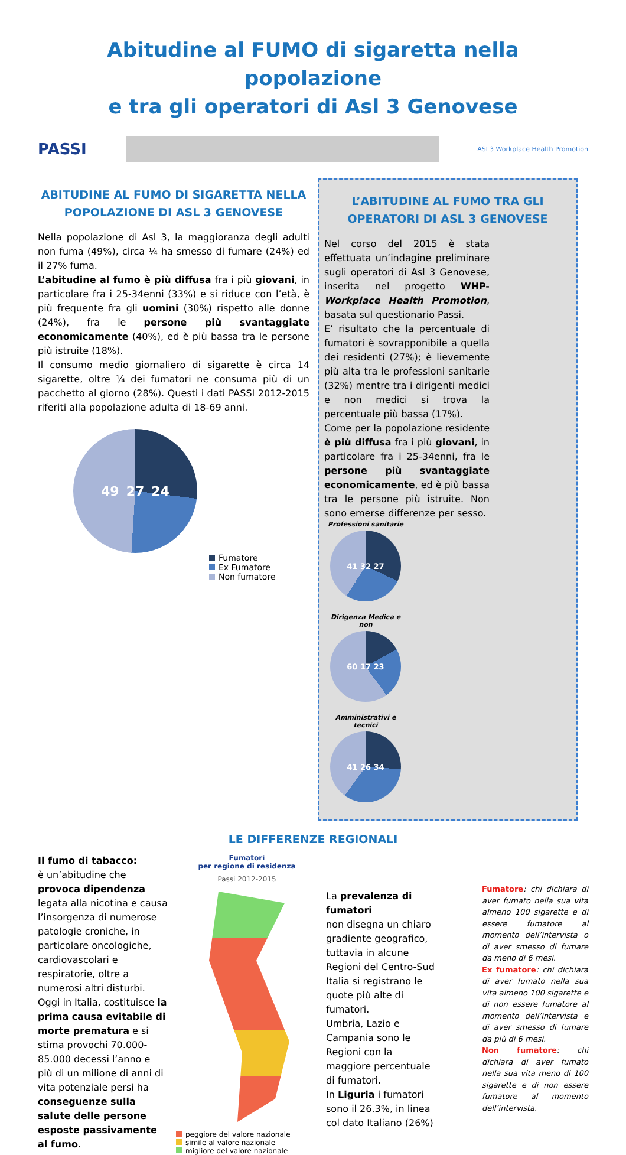Abitudine al FUMO di sigaretta nella popolazione
e tra gli operatori di Asl 3 Genovese
PASSI
ASL3 Workplace Health Promotion
ABITUDINE AL FUMO DI SIGARETTA NELLA POPOLAZIONE DI ASL 3 GENOVESE
Nella popolazione di Asl 3, la maggioranza degli adulti non fuma (49%), circa ¼ ha smesso di fumare (24%) ed il 27% fuma.
L’abitudine al fumo è più diffusa fra i più giovani, in particolare fra i 25-34enni (33%) e si riduce con l’età, è più frequente fra gli uomini (30%) rispetto alle donne (24%), fra le persone più svantaggiate economicamente (40%), ed è più bassa tra le persone più istruite (18%).
Il consumo medio giornaliero di sigarette è circa 14 sigarette, oltre ¼ dei fumatori ne consuma più di un pacchetto al giorno (28%). Questi i dati PASSI 2012-2015 riferiti alla popolazione adulta di 18-69 anni.
49 27 24
Fumatore
Ex Fumatore
Non fumatore
L’ABITUDINE AL FUMO TRA GLI OPERATORI DI ASL 3 GENOVESE
Nel corso del 2015 è stata effettuata un’indagine preliminare sugli operatori di Asl 3 Genovese, inserita nel progetto WHP-Workplace Health Promotion, basata sul questionario Passi.
E’ risultato che la percentuale di fumatori è sovrapponibile a quella dei residenti (27%); è lievemente più alta tra le professioni sanitarie (32%) mentre tra i dirigenti medici e non medici si trova la percentuale più bassa (17%).
Come per la popolazione residente è più diffusa fra i più giovani, in particolare fra i 25-34enni, fra le persone più svantaggiate economicamente, ed è più bassa tra le persone più istruite. Non sono emerse differenze per sesso.
Professioni sanitarie
41 32 27
Dirigenza Medica e non
60 17 23
Amministrativi e tecnici
41 26 34
LE DIFFERENZE REGIONALI
Il fumo di tabacco:
è un’abitudine che provoca dipendenza legata alla nicotina e causa l’insorgenza di numerose patologie croniche, in particolare oncologiche, cardiovascolari e respiratorie, oltre a numerosi altri disturbi.
Oggi in Italia, costituisce la prima causa evitabile di morte prematura e si stima provochi 70.000-85.000 decessi l’anno e più di un milione di anni di vita potenziale persi ha conseguenze sulla salute delle persone esposte passivamente al fumo.
Fumatori
per regione di residenza
Passi 2012-2015
peggiore del valore nazionale
simile al valore nazionale
migliore del valore nazionale
La prevalenza di fumatori
non disegna un chiaro gradiente geografico, tuttavia in alcune Regioni del Centro-Sud Italia si registrano le quote più alte di fumatori.
Umbria, Lazio e Campania sono le Regioni con la maggiore percentuale di fumatori.
In Liguria i fumatori sono il 26.3%, in linea col dato Italiano (26%)
Fumatore: chi dichiara di aver fumato nella sua vita almeno 100 sigarette e di essere fumatore al momento dell’intervista o di aver smesso di fumare da meno di 6 mesi.
Ex fumatore: chi dichiara di aver fumato nella sua vita almeno 100 sigarette e di non essere fumatore al momento dell’intervista e di aver smesso di fumare da più di 6 mesi.
Non fumatore: chi dichiara di aver fumato nella sua vita meno di 100 sigarette e di non essere fumatore al momento dell’intervista.